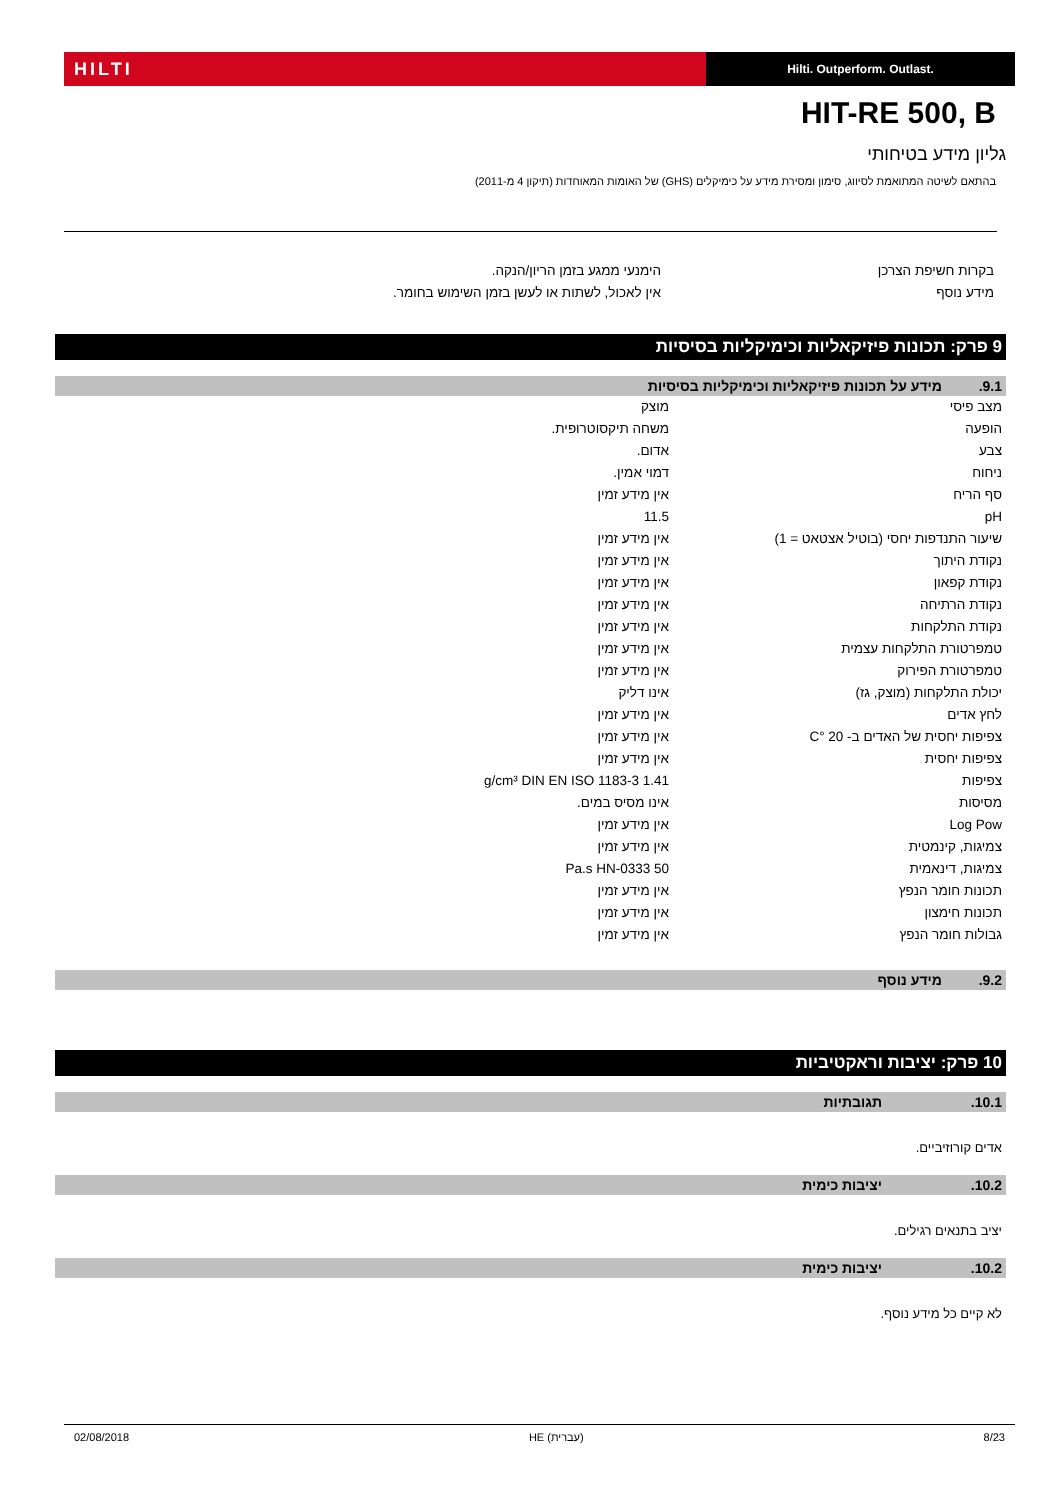HILTI
Hilti. Outperform. Outlast.
HIT-RE 500, B
גליון מידע בטיחותי
בהתאם לשיטה המתואמת לסיווג, סימון ומסירת מידע על כימיקלים (GHS) של האומות המאוחדות (תיקון 4 מ-2011)
| בקרות חשיפת הצרכן | הימנעי ממגע בזמן הריון/הנקה. |
| מידע נוסף | אין לאכול, לשתות או לעשן בזמן השימוש בחומר. |
9 פרק: תכונות פיזיקאליות וכימיקליות בסיסיות
9.1. מידע על תכונות פיזיקאליות וכימיקליות בסיסיות
| מצב פיסי | מוצק |
| הופעה | משחה תיקסוטרופית. |
| צבע | אדום. |
| ניחוח | דמוי אמין. |
| סף הריח | אין מידע זמין |
| pH | 11.5 |
| שיעור התנדפות יחסי (בוטיל אצטאט = 1) | אין מידע זמין |
| נקודת היתוך | אין מידע זמין |
| נקודת קפאון | אין מידע זמין |
| נקודת הרתיחה | אין מידע זמין |
| נקודת התלקחות | אין מידע זמין |
| טמפרטורת התלקחות עצמית | אין מידע זמין |
| טמפרטורת הפירוק | אין מידע זמין |
| יכולת התלקחות (מוצק, גז) | אינו דליק |
| לחץ אדים | אין מידע זמין |
| צפיפות יחסית של האדים ב- 20 °C | אין מידע זמין |
| צפיפות יחסית | אין מידע זמין |
| צפיפות | 1.41 g/cm³ DIN EN ISO 1183-3 |
| מסיסות | אינו מסיס במים. |
| Log Pow | אין מידע זמין |
| צמיגות, קינמטית | אין מידע זמין |
| צמיגות, דינאמית | 50 Pa.s HN-0333 |
| תכונות חומר הנפץ | אין מידע זמין |
| תכונות חימצון | אין מידע זמין |
| גבולות חומר הנפץ | אין מידע זמין |
9.2. מידע נוסף
10 פרק: יציבות וראקטיביות
10.1. תגובתיות
אדים קורוזיביים.
10.2. יציבות כימית
יציב בתנאים רגילים.
10.2. יציבות כימית
לא קיים כל מידע נוסף.
02/08/2018 HE (עברית) 8/23